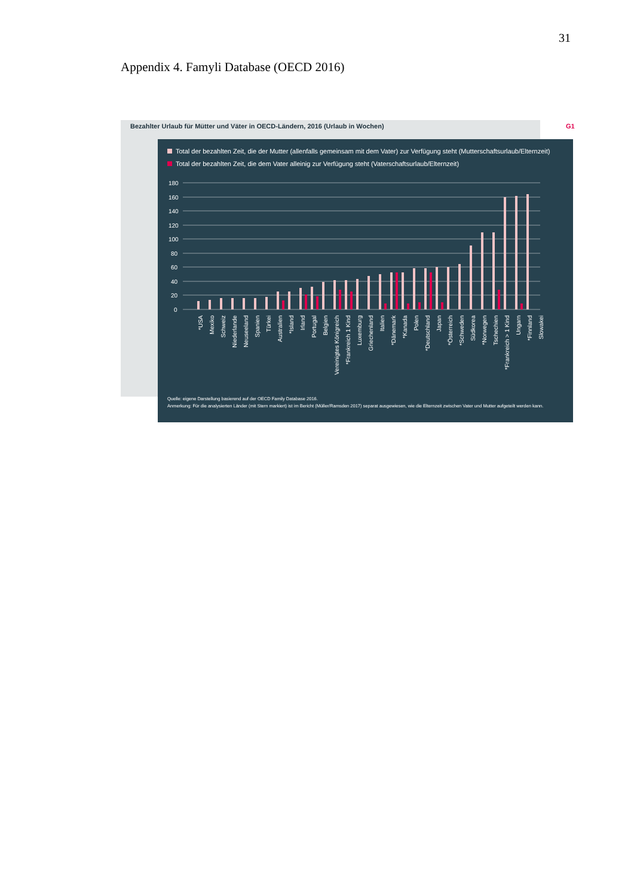31
Appendix 4. Famyli Database (OECD 2016)
Bezahlter Urlaub für Mütter und Väter in OECD-Ländern, 2016 (Urlaub in Wochen) G1
Total der bezahlten Zeit, die der Mutter (allenfalls gemeinsam mit dem Vater) zur Verfügung steht (Mutterschaftsurlaub/Elternzeit)
Total der bezahlten Zeit, die dem Vater alleinig zur Verfügung steht (Vaterschaftsurlaub/Elternzeit)
180
160
140
120
100
80
60
40
20
0
*USA
Mexiko
Schweiz
Niederlande
Neuseeland
Spanien
Türkei
Australien
*Island
Irland
Portugal
Belgien
Vereinigtes Königreich
*Frankreich 1 Kind
Luxemburg
Griechenland
Italien
*Dänemark
*Kanada
Polen
*Deutschland
Japan
*Österreich
*Schweden
Südkorea
*Norwegen
Tschechien
*Frankreich > 1 Kind
Ungarn
*Finnland
Slowakei
Quelle: eigene Darstellung basierend auf der OECD Family Database 2016.
Anmerkung: Für die analysierten Länder (mit Stern markiert) ist im Bericht (Müller/Ramsden 2017) separat ausgewiesen, wie die Elternzeit zwischen Vater und Mutter aufgeteilt werden kann.